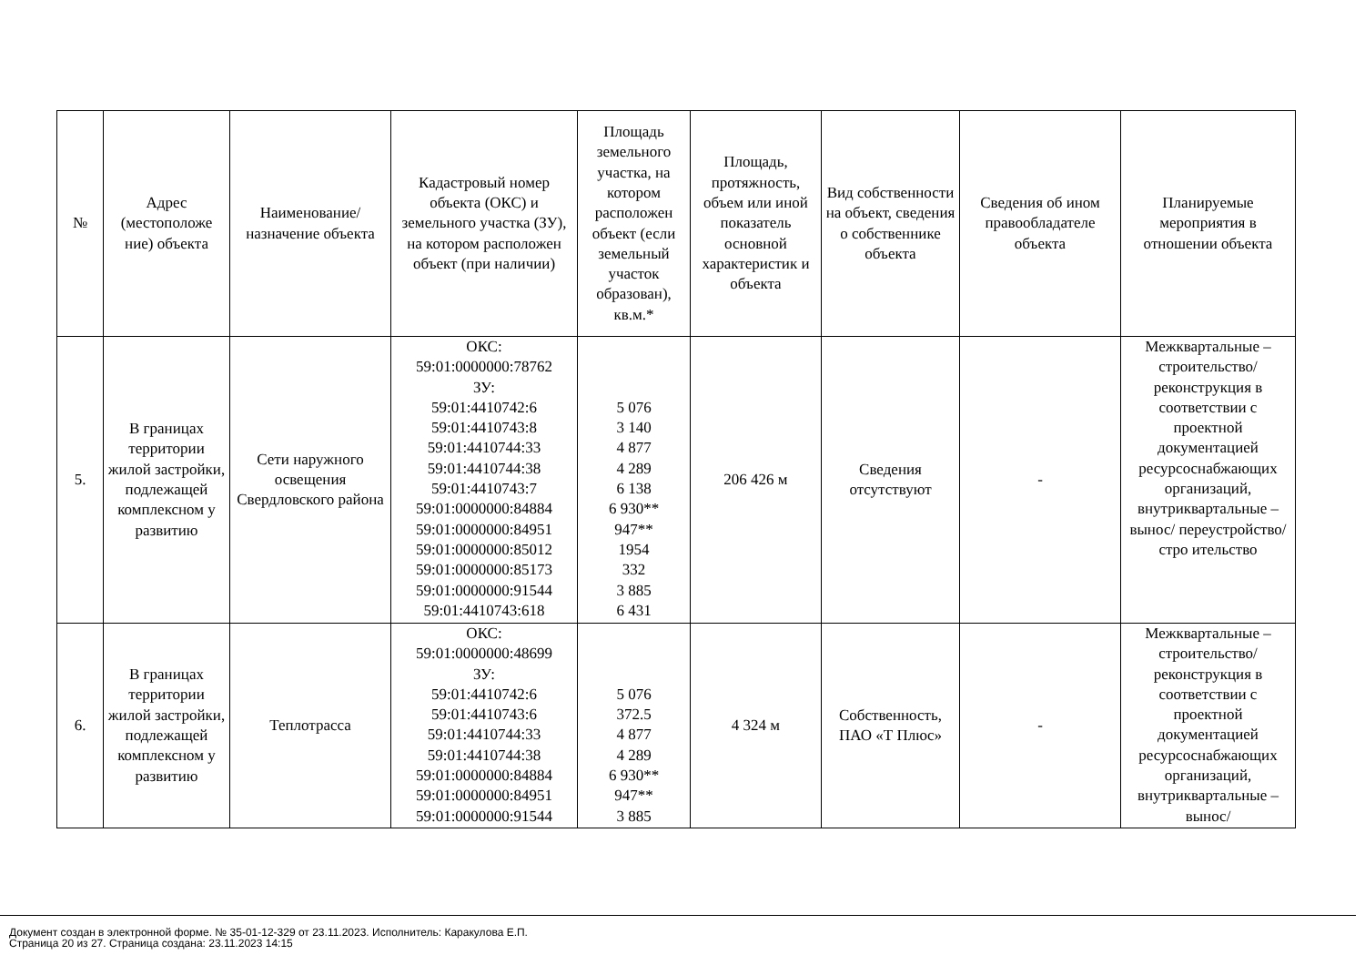| № | Адрес (местоположе ние) объекта | Наименование/ назначение объекта | Кадастровый номер объекта (ОКС) и земельного участка (ЗУ), на котором расположен объект (при наличии) | Площадь земельного участка, на котором расположен объект (если земельный участок образован), кв.м.* | Площадь, протяжность, объем или иной показатель основной характеристик и объекта | Вид собственности на объект, сведения о собственнике объекта | Сведения об ином правообладателе объекта | Планируемые мероприятия в отношении объекта |
| --- | --- | --- | --- | --- | --- | --- | --- | --- |
| 5. | В границах территории жилой застройки, подлежащей комплексном у развитию | Сети наружного освещения Свердловского района | ОКС: 59:01:0000000:78762 ЗУ: 59:01:4410742:6 59:01:4410743:8 59:01:4410744:33 59:01:4410744:38 59:01:4410743:7 59:01:0000000:84884 59:01:0000000:84951 59:01:0000000:85012 59:01:0000000:85173 59:01:0000000:91544 59:01:4410743:618 | 5 076 3 140 4 877 4 289 6 138 6 930** 947** 1954 332 3 885 6 431 | 206 426 м | Сведения отсутствуют | - | Межквартальные – строительство/ реконструкция в соответствии с проектной документацией ресурсоснабжающих организаций, внутриквартальные –вынос/ переустройство/стро ительство |
| 6. | В границах территории жилой застройки, подлежащей комплексном у развитию | Теплотрасса | ОКС: 59:01:0000000:48699 ЗУ: 59:01:4410742:6 59:01:4410743:6 59:01:4410744:33 59:01:4410744:38 59:01:0000000:84884 59:01:0000000:84951 59:01:0000000:91544 | 5 076 372.5 4 877 4 289 6 930** 947** 3 885 | 4 324 м | Собственность, ПАО «Т Плюс» | - | Межквартальные – строительство/ реконструкция в соответствии с проектной документацией ресурсоснабжающих организаций, внутриквартальные –вынос/ |
Документ создан в электронной форме. № 35-01-12-329 от 23.11.2023. Исполнитель: Каракулова Е.П.
Страница 20 из 27. Страница создана: 23.11.2023 14:15